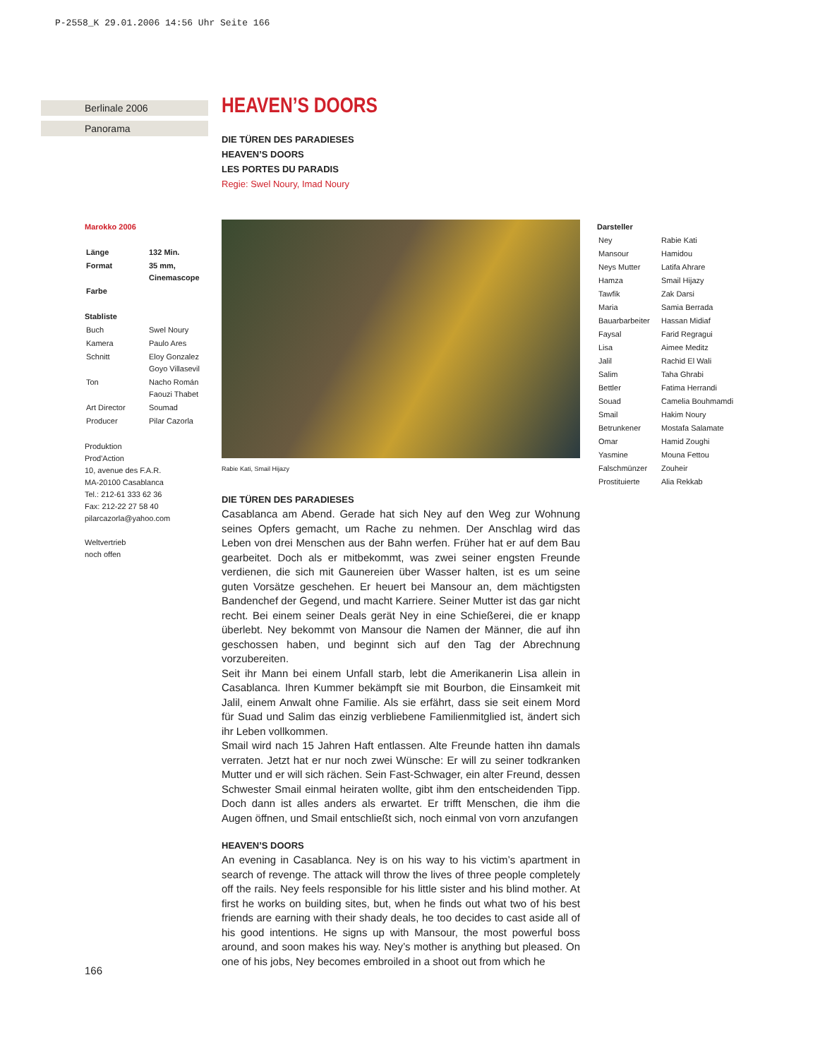P-2558_K 29.01.2006 14:56 Uhr Seite 166
Berlinale 2006
Panorama
Marokko 2006
| Länge | 132 Min. |
| Format | 35 mm, Cinemascope |
| Farbe | |
Stabliste
| Buch | Swel Noury |
| Kamera | Paulo Ares |
| Schnitt | Eloy Gonzalez Goyo Villasevil |
| Ton | Nacho Román Faouzi Thabet |
| Art Director | Soumad |
| Producer | Pilar Cazorla |
Produktion
Prod'Action
10, avenue des F.A.R.
MA-20100 Casablanca
Tel.: 212-61 333 62 36
Fax: 212-22 27 58 40
pilarcazorla@yahoo.com
Weltvertrieb
noch offen
HEAVEN’S DOORS
DIE TÜREN DES PARADIESES
HEAVEN’S DOORS
LES PORTES DU PARADIS
Regie: Swel Noury, Imad Noury
Rabie Kati, Smail Hijazy
DIE TÜREN DES PARADIESES
Casablanca am Abend. Gerade hat sich Ney auf den Weg zur Wohnung seines Opfers gemacht, um Rache zu nehmen. Der Anschlag wird das Leben von drei Menschen aus der Bahn werfen. Früher hat er auf dem Bau gearbeitet. Doch als er mitbekommt, was zwei seiner engsten Freunde verdienen, die sich mit Gaunereien über Wasser halten, ist es um seine guten Vorsätze geschehen. Er heuert bei Mansour an, dem mächtigsten Bandenchef der Gegend, und macht Karriere. Seiner Mutter ist das gar nicht recht. Bei einem seiner Deals gerät Ney in eine Schießerei, die er knapp überlebt. Ney bekommt von Mansour die Namen der Männer, die auf ihn geschossen haben, und beginnt sich auf den Tag der Abrechnung vorzubereiten.
Seit ihr Mann bei einem Unfall starb, lebt die Amerikanerin Lisa allein in Casablanca. Ihren Kummer bekämpft sie mit Bourbon, die Einsamkeit mit Jalil, einem Anwalt ohne Familie. Als sie erfährt, dass sie seit einem Mord für Suad und Salim das einzig verbliebene Familienmitglied ist, ändert sich ihr Leben vollkommen.
Smail wird nach 15 Jahren Haft entlassen. Alte Freunde hatten ihn damals verraten. Jetzt hat er nur noch zwei Wünsche: Er will zu seiner todkranken Mutter und er will sich rächen. Sein Fast-Schwager, ein alter Freund, dessen Schwester Smail einmal heiraten wollte, gibt ihm den entscheidenden Tipp. Doch dann ist alles anders als erwartet. Er trifft Menschen, die ihm die Augen öffnen, und Smail entschließt sich, noch einmal von vorn anzufangen
HEAVEN’S DOORS
An evening in Casablanca. Ney is on his way to his victim’s apartment in search of revenge. The attack will throw the lives of three people completely off the rails. Ney feels responsible for his little sister and his blind mother. At first he works on building sites, but, when he finds out what two of his best friends are earning with their shady deals, he too decides to cast aside all of his good intentions. He signs up with Mansour, the most powerful boss around, and soon makes his way. Ney’s mother is anything but pleased. On one of his jobs, Ney becomes embroiled in a shoot out from which he
Darsteller
| Ney | Rabie Kati |
| Mansour | Hamidou |
| Neys Mutter | Latifa Ahrare |
| Hamza | Smail Hijazy |
| Tawfik | Zak Darsi |
| Maria | Samia Berrada |
| Bauarbarbeiter | Hassan Midiaf |
| Faysal | Farid Regragui |
| Lisa | Aimee Meditz |
| Jalil | Rachid El Wali |
| Salim | Taha Ghrabi |
| Bettler | Fatima Herrandi |
| Souad | Camelia Bouhmamdi |
| Smail | Hakim Noury |
| Betrunkener | Mostafa Salamate |
| Omar | Hamid Zoughi |
| Yasmine | Mouna Fettou |
| Falschmünzer | Zouheir |
| Prostituierte | Alia Rekkab |
166